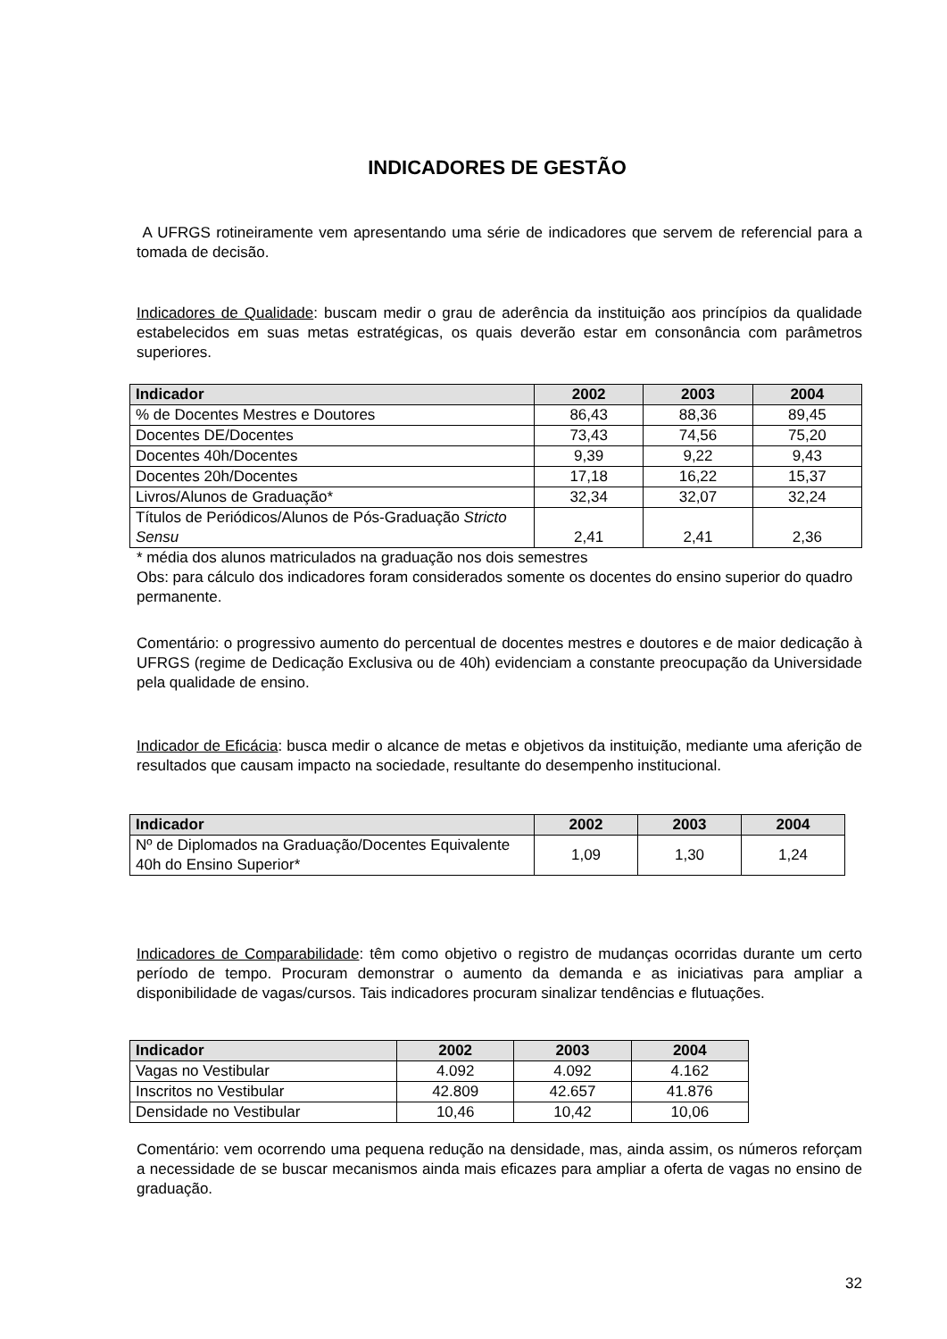INDICADORES DE GESTÃO
A UFRGS rotineiramente vem apresentando uma série de indicadores que servem de referencial para a tomada de decisão.
Indicadores de Qualidade: buscam medir o grau de aderência da instituição aos princípios da qualidade estabelecidos em suas metas estratégicas, os quais deverão estar em consonância com parâmetros superiores.
| Indicador | 2002 | 2003 | 2004 |
| --- | --- | --- | --- |
| % de Docentes Mestres e Doutores | 86,43 | 88,36 | 89,45 |
| Docentes DE/Docentes | 73,43 | 74,56 | 75,20 |
| Docentes 40h/Docentes | 9,39 | 9,22 | 9,43 |
| Docentes 20h/Docentes | 17,18 | 16,22 | 15,37 |
| Livros/Alunos de Graduação* | 32,34 | 32,07 | 32,24 |
| Títulos de Periódicos/Alunos de Pós-Graduação Stricto Sensu | 2,41 | 2,41 | 2,36 |
* média dos alunos matriculados na graduação nos dois semestres
Obs: para cálculo dos indicadores foram considerados somente os docentes do ensino superior do quadro permanente.
Comentário: o progressivo aumento do percentual de docentes mestres e doutores e de maior dedicação à UFRGS (regime de Dedicação Exclusiva ou de 40h) evidenciam a constante preocupação da Universidade pela qualidade de ensino.
Indicador de Eficácia: busca medir o alcance de metas e objetivos da instituição, mediante uma aferição de resultados que causam impacto na sociedade, resultante do desempenho institucional.
| Indicador | 2002 | 2003 | 2004 |
| --- | --- | --- | --- |
| Nº de Diplomados na Graduação/Docentes Equivalente 40h do Ensino Superior* | 1,09 | 1,30 | 1,24 |
Indicadores de Comparabilidade: têm como objetivo o registro de mudanças ocorridas durante um certo período de tempo. Procuram demonstrar o aumento da demanda e as iniciativas para ampliar a disponibilidade de vagas/cursos. Tais indicadores procuram sinalizar tendências e flutuações.
| Indicador | 2002 | 2003 | 2004 |
| --- | --- | --- | --- |
| Vagas no Vestibular | 4.092 | 4.092 | 4.162 |
| Inscritos no Vestibular | 42.809 | 42.657 | 41.876 |
| Densidade no Vestibular | 10,46 | 10,42 | 10,06 |
Comentário: vem ocorrendo uma pequena redução na densidade, mas, ainda assim, os números reforçam a necessidade de se buscar mecanismos ainda mais eficazes para ampliar a oferta de vagas no ensino de graduação.
32